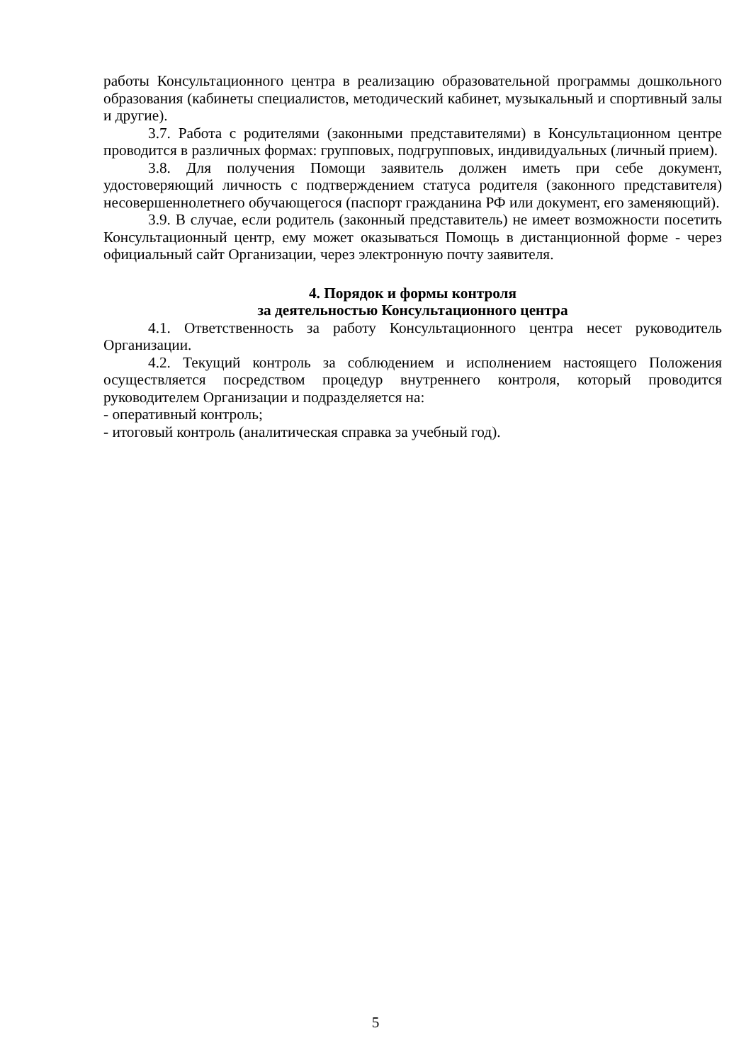работы Консультационного центра в реализацию образовательной программы дошкольного образования (кабинеты специалистов, методический кабинет, музыкальный и спортивный залы и другие).
3.7. Работа с родителями (законными представителями) в Консультационном центре проводится в различных формах: групповых, подгрупповых, индивидуальных (личный прием).
3.8. Для получения Помощи заявитель должен иметь при себе документ, удостоверяющий личность с подтверждением статуса родителя (законного представителя) несовершеннолетнего обучающегося (паспорт гражданина РФ или документ, его заменяющий).
3.9. В случае, если родитель (законный представитель) не имеет возможности посетить Консультационный центр, ему может оказываться Помощь в дистанционной форме - через официальный сайт Организации, через электронную почту заявителя.
4. Порядок и формы контроля
за деятельностью Консультационного центра
4.1. Ответственность за работу Консультационного центра несет руководитель Организации.
4.2. Текущий контроль за соблюдением и исполнением настоящего Положения осуществляется посредством процедур внутреннего контроля, который проводится руководителем Организации и подразделяется на:
- оперативный контроль;
- итоговый контроль (аналитическая справка за учебный год).
5